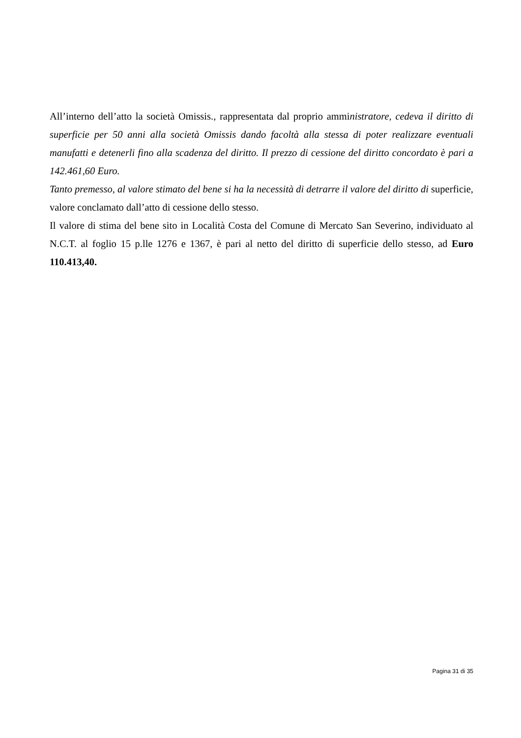All’interno dell’atto la società Omissis., rappresentata dal proprio amministratore, cedeva il diritto di superficie per 50 anni alla società Omissis dando facoltà alla stessa di poter realizzare eventuali manufatti e detenerli fino alla scadenza del diritto. Il prezzo di cessione del diritto concordato è pari a 142.461,60 Euro.
Tanto premesso, al valore stimato del bene si ha la necessità di detrarre il valore del diritto di superficie, valore conclamato dall’atto di cessione dello stesso.
Il valore di stima del bene sito in Località Costa del Comune di Mercato San Severino, individuato al N.C.T. al foglio 15 p.lle 1276 e 1367, è pari al netto del diritto di superficie dello stesso, ad Euro 110.413,40.
Pagina 31 di 35